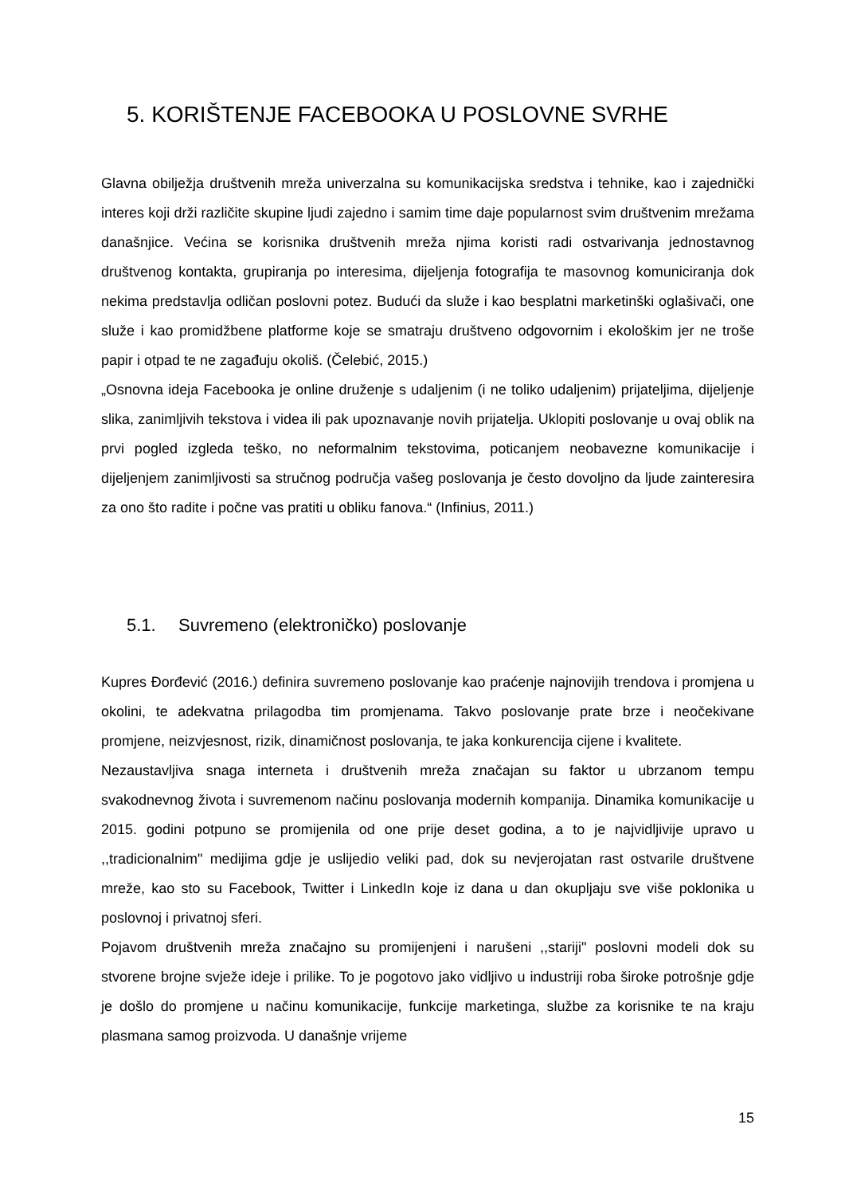5. KORIŠTENJE FACEBOOKA U POSLOVNE SVRHE
Glavna obilježja društvenih mreža univerzalna su komunikacijska sredstva i tehnike, kao i zajednički interes koji drži različite skupine ljudi zajedno i samim time daje popularnost svim društvenim mrežama današnjice. Većina se korisnika društvenih mreža njima koristi radi ostvarivanja jednostavnog društvenog kontakta, grupiranja po interesima, dijeljenja fotografija te masovnog komuniciranja dok nekima predstavlja odličan poslovni potez. Budući da služe i kao besplatni marketinški oglašivači, one služe i kao promidžbene platforme koje se smatraju društveno odgovornim i ekološkim jer ne troše papir i otpad te ne zagađuju okoliš. (Čelebić, 2015.)
„Osnovna ideja Facebooka je online druženje s udaljenim (i ne toliko udaljenim) prijateljima, dijeljenje slika, zanimljivih tekstova i videa ili pak upoznavanje novih prijatelja. Uklopiti poslovanje u ovaj oblik na prvi pogled izgleda teško, no neformalnim tekstovima, poticanjem neobavezne komunikacije i dijeljenjem zanimljivosti sa stručnog područja vašeg poslovanja je često dovoljno da ljude zainteresira za ono što radite i počne vas pratiti u obliku fanova.“ (Infinius, 2011.)
5.1. Suvremeno (elektroničko) poslovanje
Kupres Đorđević (2016.) definira suvremeno poslovanje kao praćenje najnovijih trendova i promjena u okolini, te adekvatna prilagodba tim promjenama. Takvo poslovanje prate brze i neočekivane promjene, neizvjesnost, rizik, dinamičnost poslovanja, te jaka konkurencija cijene i kvalitete.
Nezaustavljiva snaga interneta i društvenih mreža značajan su faktor u ubrzanom tempu svakodnevnog života i suvremenom načinu poslovanja modernih kompanija. Dinamika komunikacije u 2015. godini potpuno se promijenila od one prije deset godina, a to je najvidljivije upravo u ,,tradicionalnim" medijima gdje je uslijedio veliki pad, dok su nevjerojatan rast ostvarile društvene mreže, kao sto su Facebook, Twitter i LinkedIn koje iz dana u dan okupljaju sve više poklonika u poslovnoj i privatnoj sferi.
Pojavom društvenih mreža značajno su promijenjeni i narušeni ,,stariji" poslovni modeli dok su stvorene brojne svježe ideje i prilike. To je pogotovo jako vidljivo u industriji roba široke potrošnje gdje je došlo do promjene u načinu komunikacije, funkcije marketinga, službe za korisnike te na kraju plasmana samog proizvoda. U današnje vrijeme
15